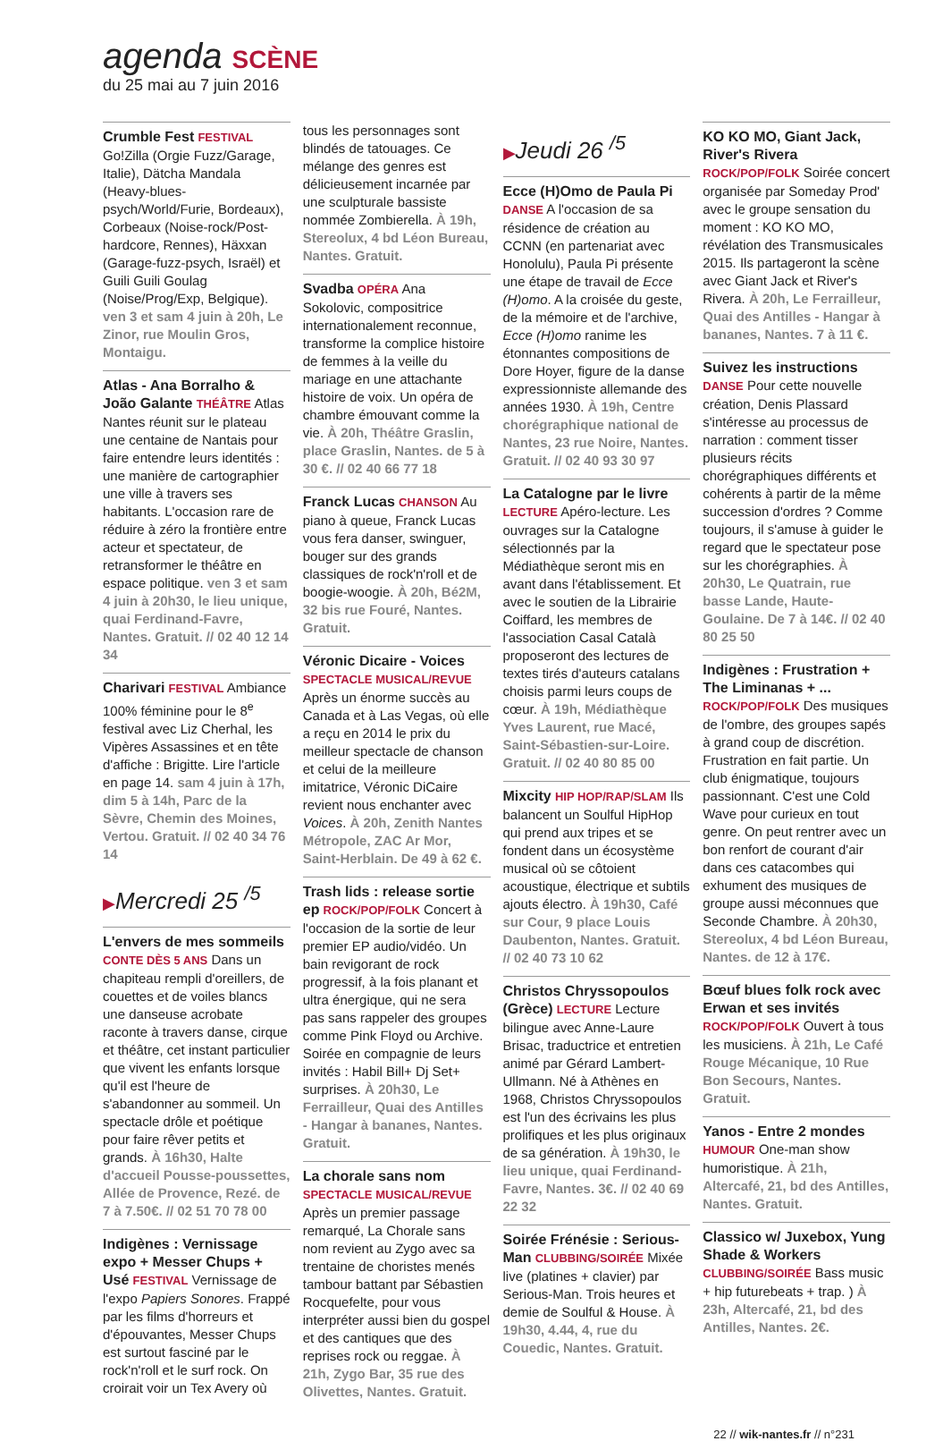agenda SCÈNE
du 25 mai au 7 juin 2016
Crumble Fest FESTIVAL Go!Zilla (Orgie Fuzz/Garage, Italie), Dätcha Mandala (Heavy-blues-psych/World/Furie, Bordeaux), Corbeaux (Noise-rock/Post-hardcore, Rennes), Häxxan (Garage-fuzz-psych, Israël) et Guili Guili Goulag (Noise/Prog/Exp, Belgique). ven 3 et sam 4 juin à 20h, Le Zinor, rue Moulin Gros, Montaigu.
Atlas - Ana Borralho & João Galante THÉÂTRE Atlas Nantes réunit sur le plateau une centaine de Nantais pour faire entendre leurs identités : une manière de cartographier une ville à travers ses habitants. L'occasion rare de réduire à zéro la frontière entre acteur et spectateur, de retransformer le théâtre en espace politique. ven 3 et sam 4 juin à 20h30, le lieu unique, quai Ferdinand-Favre, Nantes. Gratuit. // 02 40 12 14 34
Charivari FESTIVAL Ambiance 100% féminine pour le 8<sup>e</sup> festival avec Liz Cherhal, les Vipères Assassines et en tête d'affiche : Brigitte. Lire l'article en page 14. sam 4 juin à 17h, dim 5 à 14h, Parc de la Sèvre, Chemin des Moines, Vertou. Gratuit. // 02 40 34 76 14
▶Mercredi 25 <sup>/5</sup>
L'envers de mes sommeils CONTE DÈS 5 ANS Dans un chapiteau rempli d'oreillers, de couettes et de voiles blancs une danseuse acrobate raconte à travers danse, cirque et théâtre, cet instant particulier que vivent les enfants lorsque qu'il est l'heure de s'abandonner au sommeil. Un spectacle drôle et poétique pour faire rêver petits et grands. À 16h30, Halte d'accueil Pousse-poussettes, Allée de Provence, Rezé. de 7 à 7.50€. // 02 51 70 78 00
Indigènes : Vernissage expo + Messer Chups + Usé FESTIVAL Vernissage de l'expo Papiers Sonores. Frappé par les films d'horreurs et d'épouvantes, Messer Chups est surtout fasciné par le rock'n'roll et le surf rock. On croirait voir un Tex Avery où
tous les personnages sont blindés de tatouages. Ce mélange des genres est délicieusement incarnée par une sculpturale bassiste nommée Zombierella. À 19h, Stereolux, 4 bd Léon Bureau, Nantes. Gratuit.
Svadba OPÉRA Ana Sokolovic, compositrice internationalement reconnue, transforme la complice histoire de femmes à la veille du mariage en une attachante histoire de voix. Un opéra de chambre émouvant comme la vie. À 20h, Théâtre Graslin, place Graslin, Nantes. de 5 à 30 €. // 02 40 66 77 18
Franck Lucas CHANSON Au piano à queue, Franck Lucas vous fera danser, swinguer, bouger sur des grands classiques de rock'n'roll et de boogie-woogie. À 20h, Bé2M, 32 bis rue Fouré, Nantes. Gratuit.
Véronic Dicaire - Voices SPECTACLE MUSICAL/REVUE Après un énorme succès au Canada et à Las Vegas, où elle a reçu en 2014 le prix du meilleur spectacle de chanson et celui de la meilleure imitatrice, Véronic DiCaire revient nous enchanter avec Voices. À 20h, Zenith Nantes Métropole, ZAC Ar Mor, Saint-Herblain. De 49 à 62 €.
Trash lids : release sortie ep ROCK/POP/FOLK Concert à l'occasion de la sortie de leur premier EP audio/vidéo. Un bain revigorant de rock progressif, à la fois planant et ultra énergique, qui ne sera pas sans rappeler des groupes comme Pink Floyd ou Archive. Soirée en compagnie de leurs invités : Habil Bill+ Dj Set+ surprises. À 20h30, Le Ferrailleur, Quai des Antilles - Hangar à bananes, Nantes. Gratuit.
La chorale sans nom SPECTACLE MUSICAL/REVUE Après un premier passage remarqué, La Chorale sans nom revient au Zygo avec sa trentaine de choristes menés tambour battant par Sébastien Rocquefelte, pour vous interpréter aussi bien du gospel et des cantiques que des reprises rock ou reggae. À 21h, Zygo Bar, 35 rue des Olivettes, Nantes. Gratuit.
▶Jeudi 26 <sup>/5</sup>
Ecce (H)Omo de Paula Pi DANSE A l'occasion de sa résidence de création au CCNN (en partenariat avec Honolulu), Paula Pi présente une étape de travail de Ecce (H)omo. A la croisée du geste, de la mémoire et de l'archive, Ecce (H)omo ranime les étonnantes compositions de Dore Hoyer, figure de la danse expressionniste allemande des années 1930. À 19h, Centre chorégraphique national de Nantes, 23 rue Noire, Nantes. Gratuit. // 02 40 93 30 97
La Catalogne par le livre LECTURE Apéro-lecture. Les ouvrages sur la Catalogne sélectionnés par la Médiathèque seront mis en avant dans l'établissement. Et avec le soutien de la Librairie Coiffard, les membres de l'association Casal Català proposeront des lectures de textes tirés d'auteurs catalans choisis parmi leurs coups de cœur. À 19h, Médiathèque Yves Laurent, rue Macé, Saint-Sébastien-sur-Loire. Gratuit. // 02 40 80 85 00
Mixcity HIP HOP/RAP/SLAM Ils balancent un Soulful HipHop qui prend aux tripes et se fondent dans un écosystème musical où se côtoient acoustique, électrique et subtils ajouts électro. À 19h30, Café sur Cour, 9 place Louis Daubenton, Nantes. Gratuit. // 02 40 73 10 62
Christos Chryssopoulos (Grèce) LECTURE Lecture bilingue avec Anne-Laure Brisac, traductrice et entretien animé par Gérard Lambert-Ullmann. Né à Athènes en 1968, Christos Chryssopoulos est l'un des écrivains les plus prolifiques et les plus originaux de sa génération. À 19h30, le lieu unique, quai Ferdinand-Favre, Nantes. 3€. // 02 40 69 22 32
Soirée Frénésie : Serious-Man CLUBBING/SOIRÉE Mixée live (platines + clavier) par Serious-Man. Trois heures et demie de Soulful & House. À 19h30, 4.44, 4, rue du Couedic, Nantes. Gratuit.
KO KO MO, Giant Jack, River's Rivera ROCK/POP/FOLK Soirée concert organisée par Someday Prod' avec le groupe sensation du moment : KO KO MO, révélation des Transmusicales 2015. Ils partageront la scène avec Giant Jack et River's Rivera. À 20h, Le Ferrailleur, Quai des Antilles - Hangar à bananes, Nantes. 7 à 11 €.
Suivez les instructions DANSE Pour cette nouvelle création, Denis Plassard s'intéresse au processus de narration : comment tisser plusieurs récits chorégraphiques différents et cohérents à partir de la même succession d'ordres ? Comme toujours, il s'amuse à guider le regard que le spectateur pose sur les chorégraphies. À 20h30, Le Quatrain, rue basse Lande, Haute-Goulaine. De 7 à 14€. // 02 40 80 25 50
Indigènes : Frustration + The Liminanas + ... ROCK/POP/FOLK Des musiques de l'ombre, des groupes sapés à grand coup de discrétion. Frustration en fait partie. Un club énigmatique, toujours passionnant. C'est une Cold Wave pour curieux en tout genre. On peut rentrer avec un bon renfort de courant d'air dans ces catacombes qui exhument des musiques de groupe aussi méconnues que Seconde Chambre. À 20h30, Stereolux, 4 bd Léon Bureau, Nantes. de 12 à 17€.
Bœuf blues folk rock avec Erwan et ses invités ROCK/POP/FOLK Ouvert à tous les musiciens. À 21h, Le Café Rouge Mécanique, 10 Rue Bon Secours, Nantes. Gratuit.
Yanos - Entre 2 mondes HUMOUR One-man show humoristique. À 21h, Altercafé, 21, bd des Antilles, Nantes. Gratuit.
Classico w/ Juxebox, Yung Shade & Workers CLUBBING/SOIRÉE Bass music + hip futurebeats + trap. ) À 23h, Altercafé, 21, bd des Antilles, Nantes. 2€.
22 // wik-nantes.fr // n°231